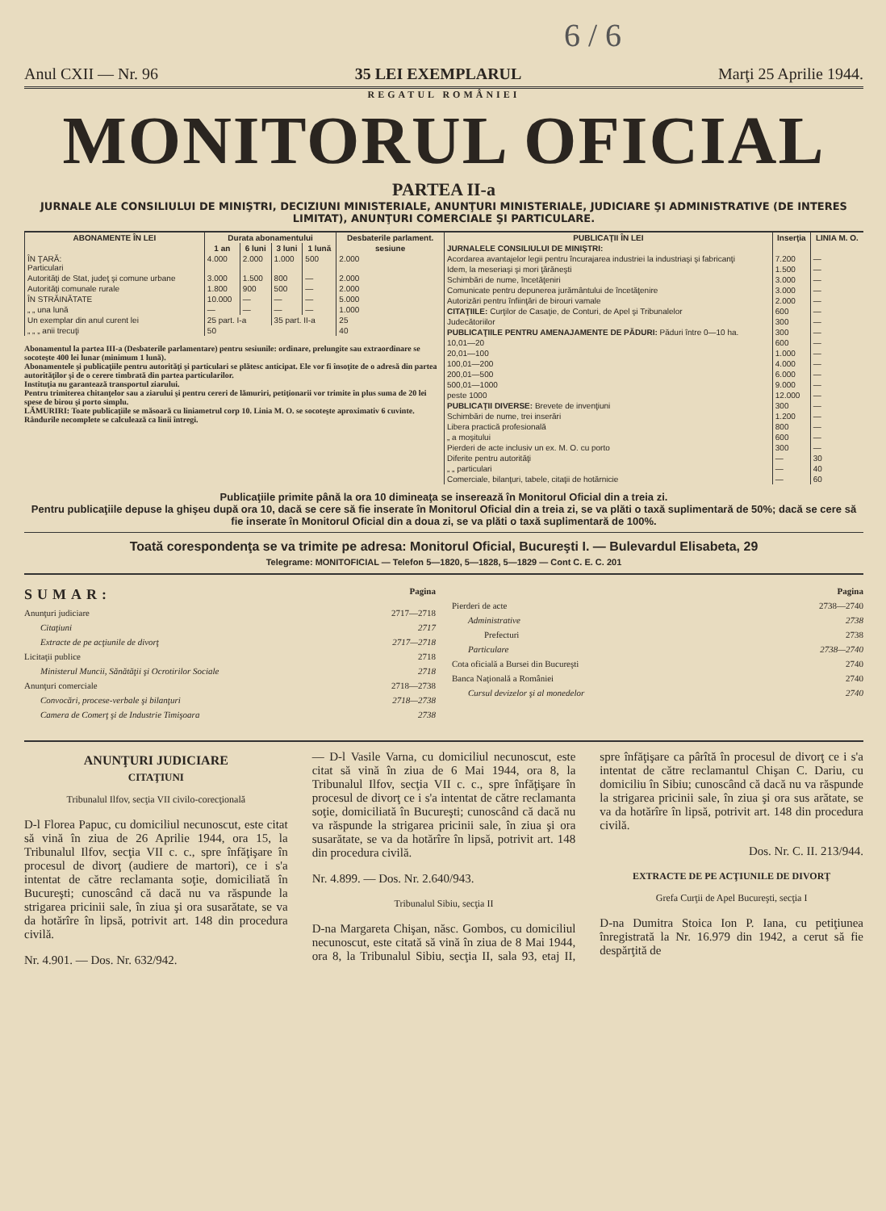6 / 6
Anul CXII — Nr. 96 35 LEI EXEMPLARUL Marţi 25 Aprilie 1944.
REGATUL ROMÂNIEI
MONITORUL OFICIAL
PARTEA II-a
JURNALE ALE CONSILIULUI DE MINIŞTRI, DECIZIUNI MINISTERIALE, ANUNŢURI MINISTERIALE, JUDICIARE ŞI ADMINISTRATIVE (DE INTERES LIMITAT), ANUNŢURI COMERCIALE ŞI PARTICULARE.
| ABONAMENTE ÎN LEI | Durata abonamentului | | | | Desbaterile parlament. |
| --- | --- | --- | --- | --- | --- |
| | 1 an | 6 luni | 3 luni | 1 lună | sesiune |
| ÎN ŢARĂ: Particulari | 4.000 | 2.000 | 1.000 | 500 | 2.000 |
| Autorităţi de Stat, judeţ şi comune urbane | 3.000 | 1.500 | 800 | — | 2.000 |
| Autorităţi comunale rurale | 1.800 | 900 | 500 | — | 2.000 |
| ÎN STRĂINĂTATE | 10.000 | — | — | — | 5.000 |
| „ „ una lună | — | — | — | — | 1.000 |
| Un exemplar din anul curent lei | 25 part. I-a | | 35 part. II-a | | 25 |
| „ „ „ anii trecuţi | 50 | | | | 40 |
Abonamentul la partea III-a (Desbaterile parlamentare) pentru sesiunile: ordinare, prelungite sau extraordinare se socoteşte 400 lei lunar (minimum 1 lună).
Abonamentele şi publicaţiile pentru autorităţi şi particulari se plătesc anticipat. Ele vor fi însoţite de o adresă din partea autorităţilor şi de o cerere timbrată din partea particularilor.
Instituţia nu garantează transportul ziarului.
Pentru trimiterea chitanţelor sau a ziarului şi pentru cereri de lămuriri, petiţionarii vor trimite în plus suma de 20 lei spese de birou şi porto simplu.
LĂMURIRI: Toate publicaţiile se măsoară cu liniametrul corp 10. Linia M. O. se socoteşte aproximativ 6 cuvinte. Rândurile necomplete se calculează ca linii întregi.
| PUBLICAŢII ÎN LEI | Inserţia | LINIA M. O. |
| --- | --- | --- |
| JURNALELE CONSILIULUI DE MINIŞTRI: | | |
| Acordarea avantajelor legii pentru încurajarea industriei la industriaşi şi fabricanţi | 7.200 | — |
| Idem, la meseriaşi şi mori ţărăneşti | 1.500 | — |
| Schimbări de nume, încetăţeniri | 3.000 | — |
| Comunicate pentru depunerea jurământului de încetăţenire | 3.000 | — |
| Autorizări pentru înfiinţări de birouri vamale | 2.000 | — |
| CITAŢIILE: Curţilor de Casaţie, de Conturi, de Apel şi Tribunalelor | 600 | — |
| Judecătoriilor | 300 | — |
| PUBLICAŢIILE PENTRU AMENAJAMENTE DE PĂDURI: Păduri între 0—10 ha. | 300 | — |
| 10,01—20 | 600 | — |
| 20,01—100 | 1.000 | — |
| 100,01—200 | 4.000 | — |
| 200,01—500 | 6.000 | — |
| 500,01—1000 | 9.000 | — |
| peste 1000 | 12.000 | — |
| PUBLICAŢII DIVERSE: Brevete de invenţiuni | 300 | — |
| Schimbări de nume, trei inserări | 1.200 | — |
| Libera practică profesională | 800 | — |
| „ a moşitului | 600 | — |
| Pierderi de acte inclusiv un ex. M. O. cu porto | 300 | — |
| Diferite pentru autorităţi | — | 30 |
| „ „ particulari | — | 40 |
| Comerciale, bilanţuri, tabele, citaţii de hotărnicie | — | 60 |
Publicaţiile primite până la ora 10 dimineaţa se inserează în Monitorul Oficial din a treia zi.
Pentru publicaţiile depuse la ghişeu după ora 10, dacă se cere să fie inserate în Monitorul Oficial din a treia zi, se va plăti o taxă suplimentară de 50%; dacă se cere să fie inserate în Monitorul Oficial din a doua zi, se va plăti o taxă suplimentară de 100%.
Toată corespondenţa se va trimite pe adresa: Monitorul Oficial, Bucureşti I. — Bulevardul Elisabeta, 29
Telegrame: MONITOFICIAL — Telefon 5—1820, 5—1828, 5—1829 — Cont C. E. C. 201
SUMAR: Pagina
Anunţuri judiciare 2717—2718
Citaţiuni 2717
Extracte de pe acţiunile de divorţ 2717—2718
Licitaţii publice 2718
Ministerul Muncii, Sănătăţii şi Ocrotirilor Sociale 2718
Anunţuri comerciale 2718—2738
Convocări, procese-verbale şi bilanţuri 2718—2738
Camera de Comerţ şi de Industrie Timişoara 2738
Pagina
Pierderi de acte 2738—2740
Administrative 2738
Prefecturi 2738
Particulare 2738—2740
Cota oficială a Bursei din Bucureşti 2740
Banca Naţională a României 2740
Cursul devizelor şi al monedelor 2740
ANUNŢURI JUDICIARE
CITAŢIUNI
Tribunalul Ilfov, secţia VII civilo-corecţională
D-l Florea Papuc, cu domiciliul necunoscut, este citat să vină în ziua de 26 Aprilie 1944, ora 15, la Tribunalul Ilfov, secţia VII c. c., spre înfăţişare în procesul de divorţ (audiere de martori), ce i s'a intentat de către reclamanta soţie, domiciliată în Bucureşti; cunoscând că dacă nu va răspunde la strigarea pricinii sale, în ziua şi ora susarătate, se va da hotărîre în lipsă, potrivit art. 148 din procedura civilă.
Nr. 4.901. — Dos. Nr. 632/942.
— D-l Vasile Varna, cu domiciliul necunoscut, este citat să vină în ziua de 6 Mai 1944, ora 8, la Tribunalul Ilfov, secţia VII c. c., spre înfăţişare în procesul de divorţ ce i s'a intentat de către reclamanta soţie, domiciliată în Bucureşti; cunoscând că dacă nu va răspunde la strigarea pricinii sale, în ziua şi ora susarătate, se va da hotărîre în lipsă, potrivit art. 148 din procedura civilă.
Nr. 4.899. — Dos. Nr. 2.640/943.
Tribunalul Sibiu, secţia II
D-na Margareta Chişan, născ. Gombos, cu domiciliul necunoscut, este citată să vină în ziua de 8 Mai 1944, ora 8, la Tribunalul Sibiu, secţia II, sala 93, etaj II, spre înfăţişare ca pârîtă în procesul de divorţ ce i s'a intentat de către reclamantul Chişan C. Dariu, cu domiciliu în Sibiu; cunoscând că dacă nu va răspunde la strigarea pricinii sale, în ziua şi ora sus arătate, se va da hotărîre în lipsă, potrivit art. 148 din procedura civilă.
Dos. Nr. C. II. 213/944.
EXTRACTE DE PE ACŢIUNILE DE DIVORŢ
Grefa Curţii de Apel Bucureşti, secţia I
D-na Dumitra Stoica Ion P. Iana, cu petiţiunea înregistrată la Nr. 16.979 din 1942, a cerut să fie despărţită de